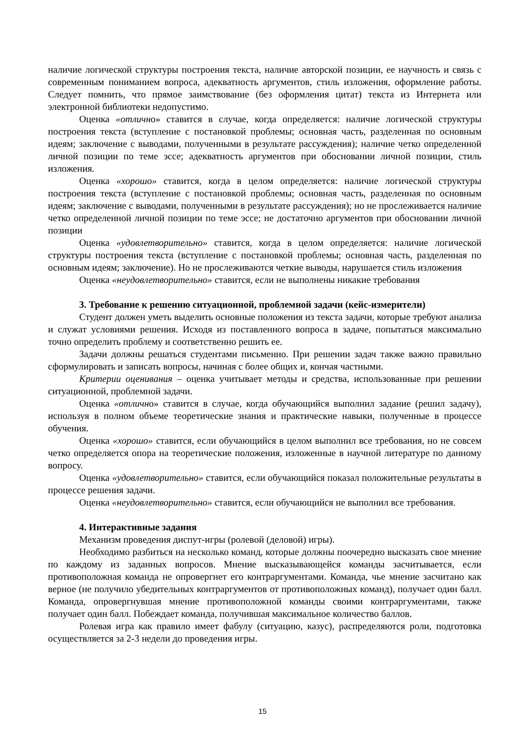наличие логической структуры построения текста, наличие авторской позиции, ее научность и связь с современным пониманием вопроса, адекватность аргументов, стиль изложения, оформление работы. Следует помнить, что прямое заимствование (без оформления цитат) текста из Интернета или электронной библиотеки недопустимо.
Оценка «отлично» ставится в случае, когда определяется: наличие логической структуры построения текста (вступление с постановкой проблемы; основная часть, разделенная по основным идеям; заключение с выводами, полученными в результате рассуждения); наличие четко определенной личной позиции по теме эссе; адекватность аргументов при обосновании личной позиции, стиль изложения.
Оценка «хорошо» ставится, когда в целом определяется: наличие логической структуры построения текста (вступление с постановкой проблемы; основная часть, разделенная по основным идеям; заключение с выводами, полученными в результате рассуждения); но не прослеживается наличие четко определенной личной позиции по теме эссе; не достаточно аргументов при обосновании личной позиции
Оценка «удовлетворительно» ставится, когда в целом определяется: наличие логической структуры построения текста (вступление с постановкой проблемы; основная часть, разделенная по основным идеям; заключение). Но не прослеживаются четкие выводы, нарушается стиль изложения
Оценка «неудовлетворительно» ставится, если не выполнены никакие требования
3. Требование к решению ситуационной, проблемной задачи (кейс-измерители)
Студент должен уметь выделить основные положения из текста задачи, которые требуют анализа и служат условиями решения. Исходя из поставленного вопроса в задаче, попытаться максимально точно определить проблему и соответственно решить ее.
Задачи должны решаться студентами письменно. При решении задач также важно правильно сформулировать и записать вопросы, начиная с более общих и, кончая частными.
Критерии оценивания – оценка учитывает методы и средства, использованные при решении ситуационной, проблемной задачи.
Оценка «отлично» ставится в случае, когда обучающийся выполнил задание (решил задачу), используя в полном объеме теоретические знания и практические навыки, полученные в процессе обучения.
Оценка «хорошо» ставится, если обучающийся в целом выполнил все требования, но не совсем четко определяется опора на теоретические положения, изложенные в научной литературе по данному вопросу.
Оценка «удовлетворительно» ставится, если обучающийся показал положительные результаты в процессе решения задачи.
Оценка «неудовлетворительно» ставится, если обучающийся не выполнил все требования.
4. Интерактивные задания
Механизм проведения диспут-игры (ролевой (деловой) игры).
Необходимо разбиться на несколько команд, которые должны поочередно высказать свое мнение по каждому из заданных вопросов. Мнение высказывающейся команды засчитывается, если противоположная команда не опровергнет его контраргументами. Команда, чье мнение засчитано как верное (не получило убедительных контраргументов от противоположных команд), получает один балл. Команда, опровергнувшая мнение противоположной команды своими контраргументами, также получает один балл. Побеждает команда, получившая максимальное количество баллов.
Ролевая игра как правило имеет фабулу (ситуацию, казус), распределяются роли, подготовка осуществляется за 2-3 недели до проведения игры.
15